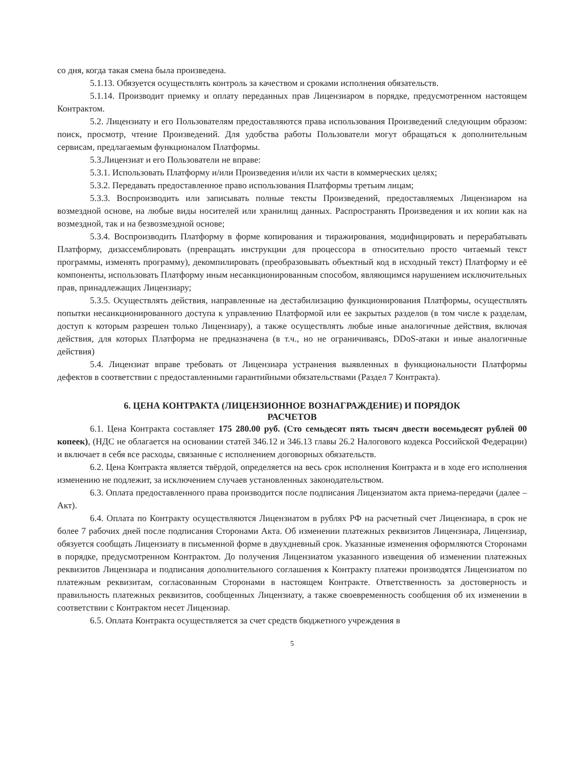со дня, когда такая смена была произведена.
5.1.13. Обязуется осуществлять контроль за качеством и сроками исполнения обязательств.
5.1.14. Производит приемку и оплату переданных прав Лицензиаром в порядке, предусмотренном настоящем Контрактом.
5.2. Лицензиату и его Пользователям предоставляются права использования Произведений следующим образом: поиск, просмотр, чтение Произведений. Для удобства работы Пользователи могут обращаться к дополнительным сервисам, предлагаемым функционалом Платформы.
5.3.Лицензиат и его Пользователи не вправе:
5.3.1. Использовать Платформу и/или Произведения и/или их части в коммерческих целях;
5.3.2. Передавать предоставленное право использования Платформы третьим лицам;
5.3.3. Воспроизводить или записывать полные тексты Произведений, предоставляемых Лицензиаром на возмездной основе, на любые виды носителей или хранилищ данных. Распространять Произведения и их копии как на возмездной, так и на безвозмездной основе;
5.3.4. Воспроизводить Платформу в форме копирования и тиражирования, модифицировать и перерабатывать Платформу, дизассемблировать (превращать инструкции для процессора в относительно просто читаемый текст программы, изменять программу), декомпилировать (преобразовывать объектный код в исходный текст) Платформу и её компоненты, использовать Платформу иным несанкционированным способом, являющимся нарушением исключительных прав, принадлежащих Лицензиару;
5.3.5. Осуществлять действия, направленные на дестабилизацию функционирования Платформы, осуществлять попытки несанкционированного доступа к управлению Платформой или ее закрытых разделов (в том числе к разделам, доступ к которым разрешен только Лицензиару), а также осуществлять любые иные аналогичные действия, включая действия, для которых Платформа не предназначена (в т.ч., но не ограничиваясь, DDoS-атаки и иные аналогичные действия)
5.4. Лицензиат вправе требовать от Лицензиара устранения выявленных в функциональности Платформы дефектов в соответствии с предоставленными гарантийными обязательствами (Раздел 7 Контракта).
6. ЦЕНА КОНТРАКТА (ЛИЦЕНЗИОННОЕ ВОЗНАГРАЖДЕНИЕ) И ПОРЯДОК
РАСЧЕТОВ
6.1. Цена Контракта составляет 175 280.00 руб. (Сто семьдесят пять тысяч двести восемьдесят рублей 00 копеек), (НДС не облагается на основании статей 346.12 и 346.13 главы 26.2 Налогового кодекса Российской Федерации) и включает в себя все расходы, связанные с исполнением договорных обязательств.
6.2. Цена Контракта является твёрдой, определяется на весь срок исполнения Контракта и в ходе его исполнения изменению не подлежит, за исключением случаев установленных законодательством.
6.3. Оплата предоставленного права производится после подписания Лицензиатом акта приема-передачи (далее – Акт).
6.4. Оплата по Контракту осуществляются Лицензиатом в рублях РФ на расчетный счет Лицензиара, в срок не более 7 рабочих дней после подписания Сторонами Акта. Об изменении платежных реквизитов Лицензиара, Лицензиар, обязуется сообщать Лицензиату в письменной форме в двухдневный срок. Указанные изменения оформляются Сторонами в порядке, предусмотренном Контрактом. До получения Лицензиатом указанного извещения об изменении платежных реквизитов Лицензиара и подписания дополнительного соглашения к Контракту платежи производятся Лицензиатом по платежным реквизитам, согласованным Сторонами в настоящем Контракте. Ответственность за достоверность и правильность платежных реквизитов, сообщенных Лицензиату, а также своевременность сообщения об их изменении в соответствии с Контрактом несет Лицензиар.
6.5. Оплата Контракта осуществляется за счет средств бюджетного учреждения в
5